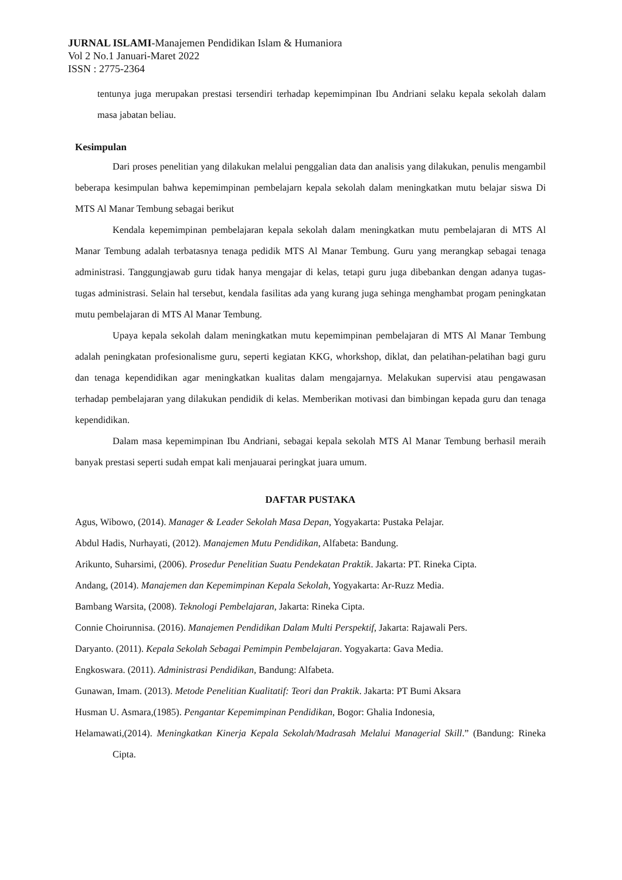JURNAL ISLAMI-Manajemen Pendidikan Islam & Humaniora
Vol 2 No.1 Januari-Maret 2022
ISSN : 2775-2364
tentunya juga merupakan prestasi tersendiri terhadap kepemimpinan Ibu Andriani selaku kepala sekolah dalam masa jabatan beliau.
Kesimpulan
Dari proses penelitian yang dilakukan melalui penggalian data dan analisis yang dilakukan, penulis mengambil beberapa kesimpulan bahwa kepemimpinan pembelajarn kepala sekolah dalam meningkatkan mutu belajar siswa Di MTS Al Manar Tembung sebagai berikut
Kendala kepemimpinan pembelajaran kepala sekolah dalam meningkatkan mutu pembelajaran di MTS Al Manar Tembung adalah terbatasnya tenaga pedidik MTS Al Manar Tembung. Guru yang merangkap sebagai tenaga administrasi. Tanggungjawab guru tidak hanya mengajar di kelas, tetapi guru juga dibebankan dengan adanya tugas-tugas administrasi. Selain hal tersebut, kendala fasilitas ada yang kurang juga sehinga menghambat progam peningkatan mutu pembelajaran di MTS Al Manar Tembung.
Upaya kepala sekolah dalam meningkatkan mutu kepemimpinan pembelajaran di MTS Al Manar Tembung adalah peningkatan profesionalisme guru, seperti kegiatan KKG, whorkshop, diklat, dan pelatihan-pelatihan bagi guru dan tenaga kependidikan agar meningkatkan kualitas dalam mengajarnya. Melakukan supervisi atau pengawasan terhadap pembelajaran yang dilakukan pendidik di kelas. Memberikan motivasi dan bimbingan kepada guru dan tenaga kependidikan.
Dalam masa kepemimpinan Ibu Andriani, sebagai kepala sekolah MTS Al Manar Tembung berhasil meraih banyak prestasi seperti sudah empat kali menjauarai peringkat juara umum.
DAFTAR PUSTAKA
Agus, Wibowo, (2014). Manager & Leader Sekolah Masa Depan, Yogyakarta: Pustaka Pelajar.
Abdul Hadis, Nurhayati, (2012). Manajemen Mutu Pendidikan, Alfabeta: Bandung.
Arikunto, Suharsimi, (2006). Prosedur Penelitian Suatu Pendekatan Praktik. Jakarta: PT. Rineka Cipta.
Andang, (2014). Manajemen dan Kepemimpinan Kepala Sekolah, Yogyakarta: Ar-Ruzz Media.
Bambang Warsita, (2008). Teknologi Pembelajaran, Jakarta: Rineka Cipta.
Connie Choirunnisa. (2016). Manajemen Pendidikan Dalam Multi Perspektif, Jakarta: Rajawali Pers.
Daryanto. (2011). Kepala Sekolah Sebagai Pemimpin Pembelajaran. Yogyakarta: Gava Media.
Engkoswara. (2011). Administrasi Pendidikan, Bandung: Alfabeta.
Gunawan, Imam. (2013). Metode Penelitian Kualitatif: Teori dan Praktik. Jakarta: PT Bumi Aksara
Husman U. Asmara,(1985). Pengantar Kepemimpinan Pendidikan, Bogor: Ghalia Indonesia,
Helamawati,(2014). Meningkatkan Kinerja Kepala Sekolah/Madrasah Melalui Managerial Skill.” (Bandung: Rineka Cipta.